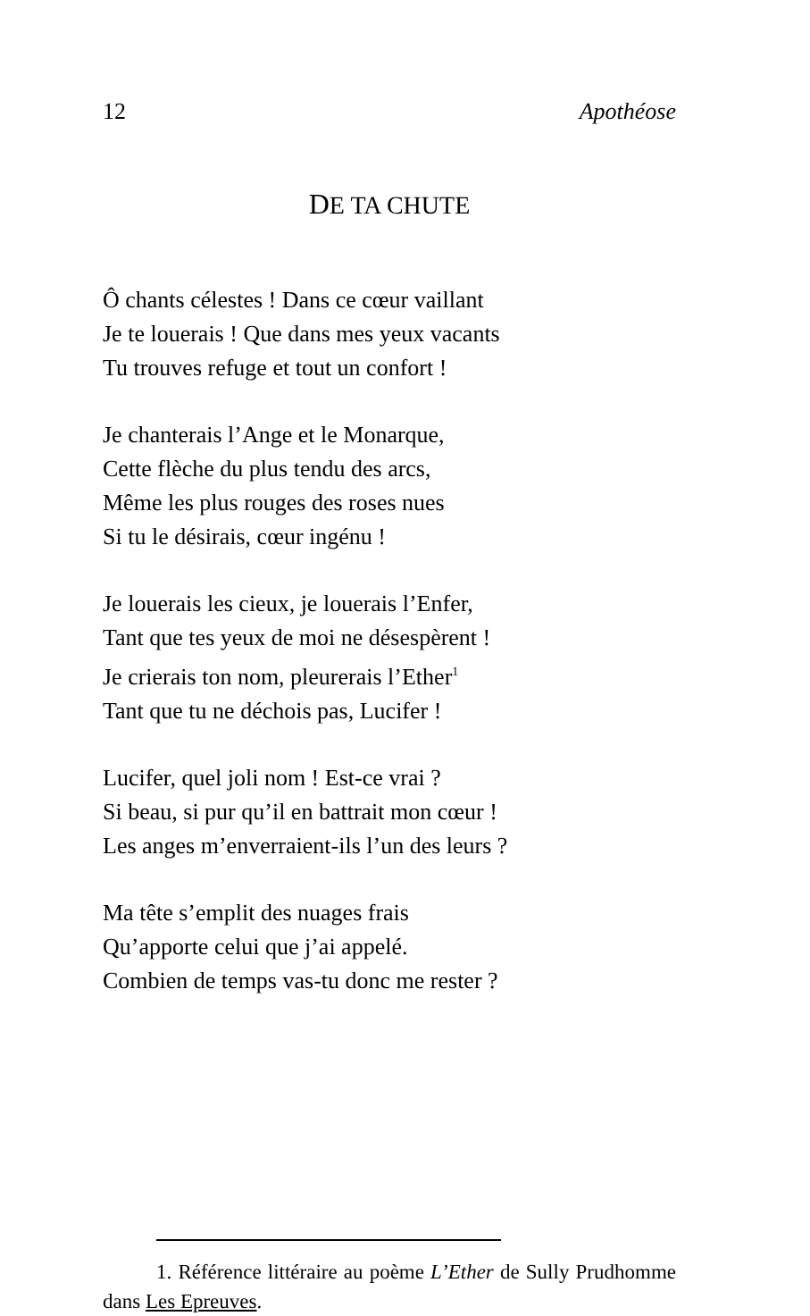12 Apothéose
DE TA CHUTE
Ô chants célestes ! Dans ce cœur vaillant
Je te louerais ! Que dans mes yeux vacants
Tu trouves refuge et tout un confort !
Je chanterais l’Ange et le Monarque,
Cette flèche du plus tendu des arcs,
Même les plus rouges des roses nues
Si tu le désirais, cœur ingénu !
Je louerais les cieux, je louerais l’Enfer,
Tant que tes yeux de moi ne désespèrent !
Je crierais ton nom, pleurerais l’Ether<sup>1</sup>
Tant que tu ne déchois pas, Lucifer !
Lucifer, quel joli nom ! Est-ce vrai ?
Si beau, si pur qu’il en battrait mon cœur !
Les anges m’enverraient-ils l’un des leurs ?
Ma tête s’emplit des nuages frais
Qu’apporte celui que j’ai appelé.
Combien de temps vas-tu donc me rester ?
1. Référence littéraire au poème L’Ether de Sully Prudhomme dans Les Epreuves.